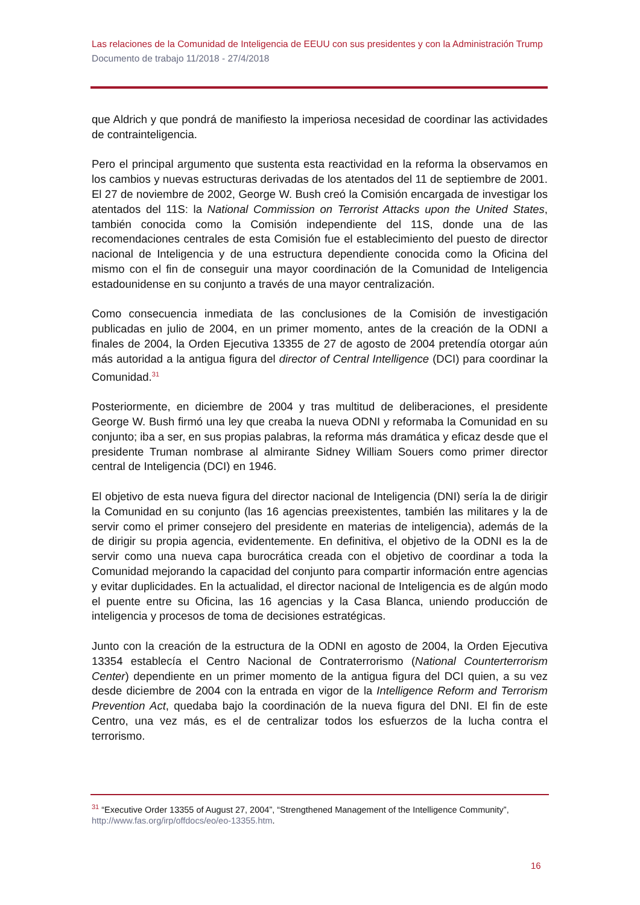Las relaciones de la Comunidad de Inteligencia de EEUU con sus presidentes y con la Administración Trump
Documento de trabajo 11/2018 - 27/4/2018
que Aldrich y que pondrá de manifiesto la imperiosa necesidad de coordinar las actividades de contrainteligencia.
Pero el principal argumento que sustenta esta reactividad en la reforma la observamos en los cambios y nuevas estructuras derivadas de los atentados del 11 de septiembre de 2001. El 27 de noviembre de 2002, George W. Bush creó la Comisión encargada de investigar los atentados del 11S: la National Commission on Terrorist Attacks upon the United States, también conocida como la Comisión independiente del 11S, donde una de las recomendaciones centrales de esta Comisión fue el establecimiento del puesto de director nacional de Inteligencia y de una estructura dependiente conocida como la Oficina del mismo con el fin de conseguir una mayor coordinación de la Comunidad de Inteligencia estadounidense en su conjunto a través de una mayor centralización.
Como consecuencia inmediata de las conclusiones de la Comisión de investigación publicadas en julio de 2004, en un primer momento, antes de la creación de la ODNI a finales de 2004, la Orden Ejecutiva 13355 de 27 de agosto de 2004 pretendía otorgar aún más autoridad a la antigua figura del director of Central Intelligence (DCI) para coordinar la Comunidad.<sup>31</sup>
Posteriormente, en diciembre de 2004 y tras multitud de deliberaciones, el presidente George W. Bush firmó una ley que creaba la nueva ODNI y reformaba la Comunidad en su conjunto; iba a ser, en sus propias palabras, la reforma más dramática y eficaz desde que el presidente Truman nombrase al almirante Sidney William Souers como primer director central de Inteligencia (DCI) en 1946.
El objetivo de esta nueva figura del director nacional de Inteligencia (DNI) sería la de dirigir la Comunidad en su conjunto (las 16 agencias preexistentes, también las militares y la de servir como el primer consejero del presidente en materias de inteligencia), además de la de dirigir su propia agencia, evidentemente. En definitiva, el objetivo de la ODNI es la de servir como una nueva capa burocrática creada con el objetivo de coordinar a toda la Comunidad mejorando la capacidad del conjunto para compartir información entre agencias y evitar duplicidades. En la actualidad, el director nacional de Inteligencia es de algún modo el puente entre su Oficina, las 16 agencias y la Casa Blanca, uniendo producción de inteligencia y procesos de toma de decisiones estratégicas.
Junto con la creación de la estructura de la ODNI en agosto de 2004, la Orden Ejecutiva 13354 establecía el Centro Nacional de Contraterrorismo (National Counterterrorism Center) dependiente en un primer momento de la antigua figura del DCI quien, a su vez desde diciembre de 2004 con la entrada en vigor de la Intelligence Reform and Terrorism Prevention Act, quedaba bajo la coordinación de la nueva figura del DNI. El fin de este Centro, una vez más, es el de centralizar todos los esfuerzos de la lucha contra el terrorismo.
<sup>31</sup> “Executive Order 13355 of August 27, 2004”, “Strengthened Management of the Intelligence Community”, http://www.fas.org/irp/offdocs/eo/eo-13355.htm.
16